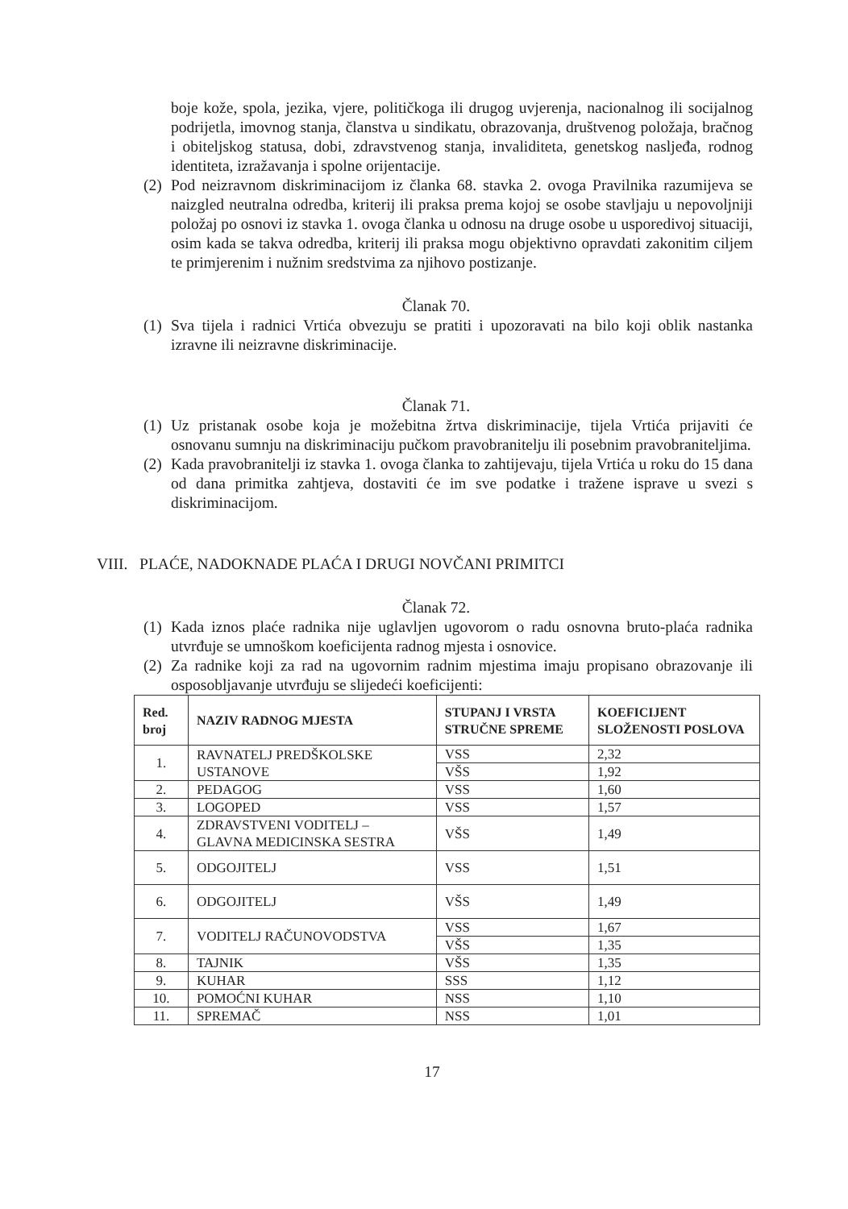boje kože, spola, jezika, vjere, političkoga ili drugog uvjerenja, nacionalnog ili socijalnog podrijetla, imovnog stanja, članstva u sindikatu, obrazovanja, društvenog položaja, bračnog i obiteljskog statusa, dobi, zdravstvenog stanja, invaliditeta, genetskog nasljeđa, rodnog identiteta, izražavanja i spolne orijentacije.
(2)
Pod neizravnom diskriminacijom iz članka 68. stavka 2. ovoga Pravilnika razumijeva se naizgled neutralna odredba, kriterij ili praksa prema kojoj se osobe stavljaju u nepovoljniji položaj po osnovi iz stavka 1. ovoga članka u odnosu na druge osobe u usporedivoj situaciji, osim kada se takva odredba, kriterij ili praksa mogu objektivno opravdati zakonitim ciljem te primjerenim i nužnim sredstvima za njihovo postizanje.
Članak 70.
(1)
Sva tijela i radnici Vrtića obvezuju se pratiti i upozoravati na bilo koji oblik nastanka izravne ili neizravne diskriminacije.
Članak 71.
(1)
Uz pristanak osobe koja je možebitna žrtva diskriminacije, tijela Vrtića prijaviti će osnovanu sumnju na diskriminaciju pučkom pravobranitelju ili posebnim pravobraniteljima.
(2)
Kada pravobranitelji iz stavka 1. ovoga članka to zahtijevaju, tijela Vrtića u roku do 15 dana od dana primitka zahtjeva, dostaviti će im sve podatke i tražene isprave u svezi s diskriminacijom.
VIII. PLAĆE, NADOKNADE PLAĆA I DRUGI NOVČANI PRIMITCI
Članak 72.
(1)
Kada iznos plaće radnika nije uglavljen ugovorom o radu osnovna bruto-plaća radnika utvrđuje se umnoškom koeficijenta radnog mjesta i osnovice.
(2)
Za radnike koji za rad na ugovornim radnim mjestima imaju propisano obrazovanje ili osposobljavanje utvrđuju se slijedeći koeficijenti:
| Red. broj | NAZIV RADNOG MJESTA | STUPANJ I VRSTA STRUČNE SPREME | KOEFICIJENT SLOŽENOSTI POSLOVA |
| --- | --- | --- | --- |
| 1. | RAVNATELJ PREDŠKOLSKE USTANOVE | VSS | 2,32 |
| | | VŠS | 1,92 |
| 2. | PEDAGOG | VSS | 1,60 |
| 3. | LOGOPED | VSS | 1,57 |
| 4. | ZDRAVSTVENI VODITELJ – GLAVNA MEDICINSKA SESTRA | VŠS | 1,49 |
| 5. | ODGOJITELJ | VSS | 1,51 |
| 6. | ODGOJITELJ | VŠS | 1,49 |
| 7. | VODITELJ RAČUNOVODSTVA | VSS | 1,67 |
| | | VŠS | 1,35 |
| 8. | TAJNIK | VŠS | 1,35 |
| 9. | KUHAR | SSS | 1,12 |
| 10. | POMOĆNI KUHAR | NSS | 1,10 |
| 11. | SPREMAČ | NSS | 1,01 |
17